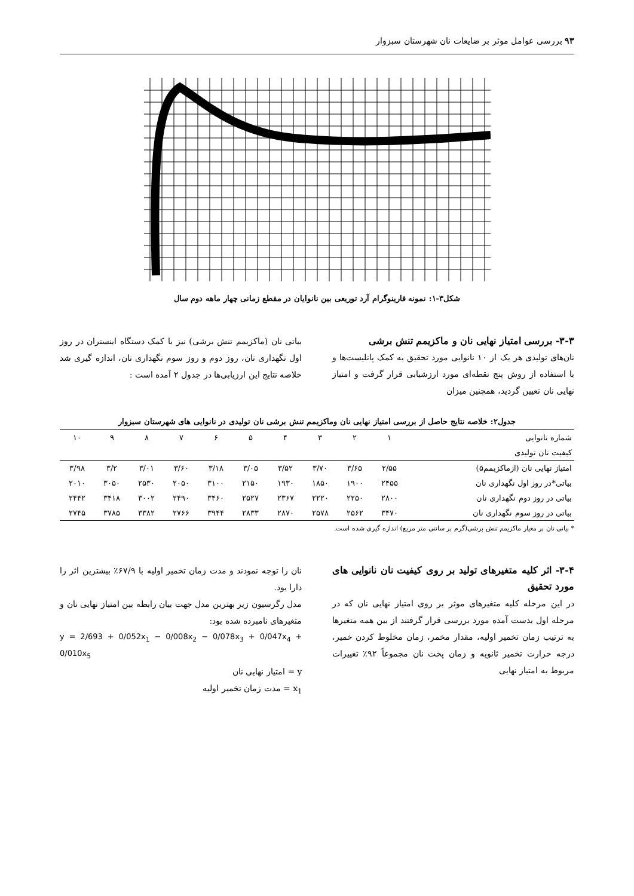۹۳ بررسی عوامل موثر بر ضایعات نان شهرستان سبزوار
شکل۳-۱: نمونه فارینوگرام آرد توریعی بین نانوایان در مقطع زمانی چهار ماهه دوم سال
۳-۳- بررسی امتیاز نهایی نان و ماکزیمم تنش برشی
نان‌های تولیدی هر یک از ۱۰ نانوایی مورد تحقیق به کمک پانلیست‌ها و با استفاده از روش پنج نقطه‌ای مورد ارزشیابی قرار گرفت و امتیاز نهایی نان تعیین گردید، همچنین میزان
بیاتی نان (ماکزیمم تنش برشی) نیز با کمک دستگاه اینستران در روز اول نگهداری نان، روز دوم و روز سوم نگهداری نان، اندازه گیری شد خلاصه نتایج این ارزیابی‌ها در جدول ۲ آمده است :
جدول۲: خلاصه نتایج حاصل از بررسی امتیاز نهایی نان وماکزیمم تنش برشی نان تولیدی در نانوایی های شهرستان سبزوار
| شماره نانوایی | ۱ | ۲ | ۳ | ۴ | ۵ | ۶ | ۷ | ۸ | ۹ | ۱۰ |
| --- | --- | --- | --- | --- | --- | --- | --- | --- | --- | --- |
| کیفیت نان تولیدی | | | | | | | | | | |
| امتیاز نهایی نان (ازماکزیمم۵) | ۲/۵۵ | ۳/۶۵ | ۳/۷۰ | ۳/۵۲ | ۳/۰۵ | ۳/۱۸ | ۳/۶۰ | ۳/۰۱ | ۳/۲ | ۳/۹۸ |
| بیاتی*در روز اول نگهداری نان | ۲۴۵۵ | ۱۹۰۰ | ۱۸۵۰ | ۱۹۳۰ | ۲۱۵۰ | ۳۱۰۰ | ۲۰۵۰ | ۲۵۳۰ | ۳۰۵۰ | ۲۰۱۰ |
| بیاتی در روز دوم نگهداری نان | ۲۸۰۰ | ۲۲۵۰ | ۲۲۲۰ | ۲۳۶۷ | ۲۵۲۷ | ۳۴۶۰ | ۲۴۹۰ | ۳۰۰۲ | ۳۴۱۸ | ۲۴۴۲ |
| بیاتی در روز سوم نگهداری نان | ۳۴۷۰ | ۲۵۶۲ | ۲۵۷۸ | ۲۸۷۰ | ۲۸۳۳ | ۳۹۴۴ | ۲۷۶۶ | ۳۳۸۲ | ۳۷۸۵ | ۲۷۴۵ |
* بیاتی نان بر معیار ماکزیمم تنش برشی(گرم بر سانتی متر مربع) اندازه گیری شده است.
۳-۴- اثر کلیه متغیرهای تولید بر روی کیفیت نان نانوایی های مورد تحقیق
در این مرحله کلیه متغیرهای موثر بر روی امتیاز نهایی نان که در مرحله اول بدست آمده مورد بررسی قرار گرفتند از بین همه متغیرها به ترتیب زمان تخمیر اولیه، مقدار مخمر، زمان مخلوط کردن خمیر، درجه حرارت تخمیر ثانویه و زمان پخت نان مجموعاً ۹۲٪ تغییرات مربوط به امتیاز نهایی
نان را توجه نمودند و مدت زمان تخمیر اولیه با ۶۷/۹٪ بیشترین اثر را دارا بود.
مدل رگرسیون زیر بهترین مدل جهت بیان رابطه بین امتیاز نهایی نان و متغیرهای نامبرده شده بود:
y = 2/693 + 0/052x<sub>1</sub> − 0/008x<sub>2</sub> − 0/078x<sub>3</sub> + 0/047x<sub>4</sub> + 0/010x<sub>5</sub>
y = امتیاز نهایی نان
x<sub>1</sub> = مدت زمان تخمیر اولیه